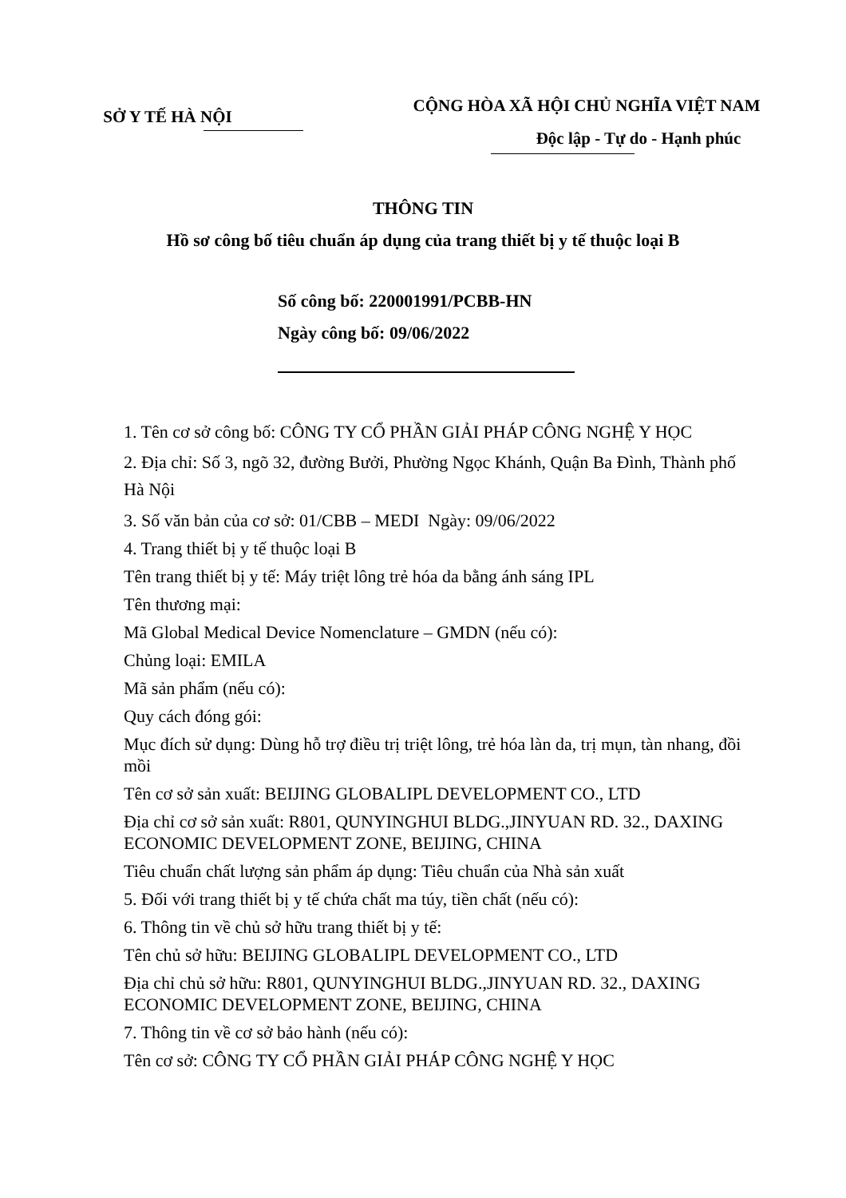SỞ Y TẾ HÀ NỘI
CỘNG HÒA XÃ HỘI CHỦ NGHĨA VIỆT NAM
Độc lập - Tự do - Hạnh phúc
THÔNG TIN
Hồ sơ công bố tiêu chuẩn áp dụng của trang thiết bị y tế thuộc loại B
Số công bố: 220001991/PCBB-HN
Ngày công bố: 09/06/2022
1. Tên cơ sở công bố: CÔNG TY CỔ PHẦN GIẢI PHÁP CÔNG NGHỆ Y HỌC
2. Địa chỉ: Số 3, ngõ 32, đường Bưởi, Phường Ngọc Khánh, Quận Ba Đình, Thành phố Hà Nội
3. Số văn bản của cơ sở: 01/CBB – MEDI Ngày: 09/06/2022
4. Trang thiết bị y tế thuộc loại B
Tên trang thiết bị y tế: Máy triệt lông trẻ hóa da bằng ánh sáng IPL
Tên thương mại:
Mã Global Medical Device Nomenclature – GMDN (nếu có):
Chủng loại: EMILA
Mã sản phẩm (nếu có):
Quy cách đóng gói:
Mục đích sử dụng: Dùng hỗ trợ điều trị triệt lông, trẻ hóa làn da, trị mụn, tàn nhang, đồi mồi
Tên cơ sở sản xuất: BEIJING GLOBALIPL DEVELOPMENT CO., LTD
Địa chỉ cơ sở sản xuất: R801, QUNYINGHUI BLDG.,JINYUAN RD. 32., DAXING ECONOMIC DEVELOPMENT ZONE, BEIJING, CHINA
Tiêu chuẩn chất lượng sản phẩm áp dụng: Tiêu chuẩn của Nhà sản xuất
5. Đối với trang thiết bị y tế chứa chất ma túy, tiền chất (nếu có):
6. Thông tin về chủ sở hữu trang thiết bị y tế:
Tên chủ sở hữu: BEIJING GLOBALIPL DEVELOPMENT CO., LTD
Địa chỉ chủ sở hữu: R801, QUNYINGHUI BLDG.,JINYUAN RD. 32., DAXING ECONOMIC DEVELOPMENT ZONE, BEIJING, CHINA
7. Thông tin về cơ sở bảo hành (nếu có):
Tên cơ sở: CÔNG TY CỔ PHẦN GIẢI PHÁP CÔNG NGHỆ Y HỌC